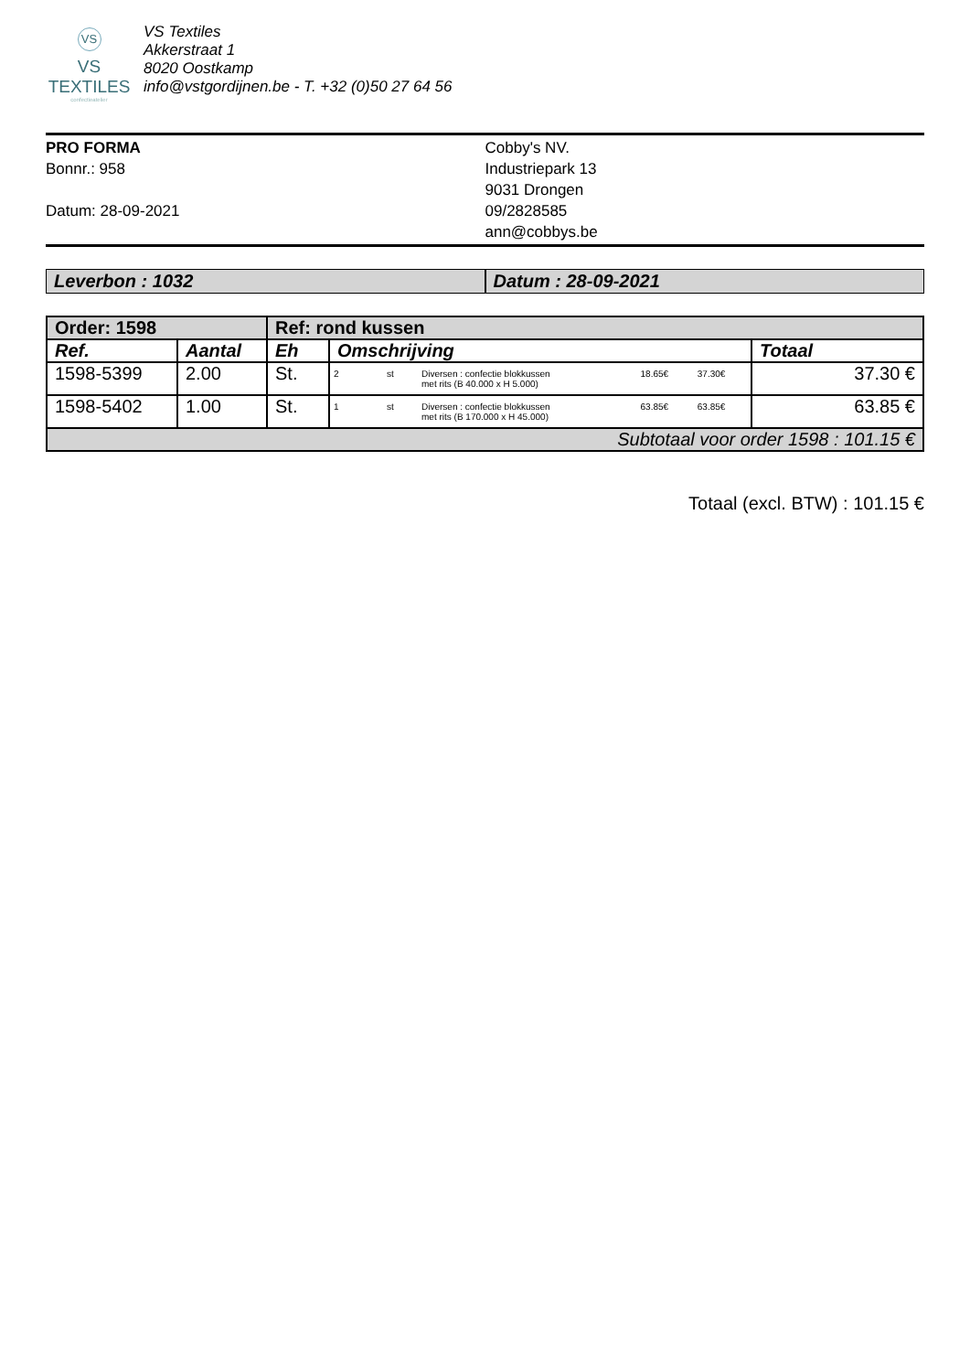VS
VS TEXTILES
confectieatelier
VS Textiles
Akkerstraat 1
8020 Oostkamp
info@vstgordijnen.be - T. +32 (0)50 27 64 56
PRO FORMA
Bonnr.: 958
Datum: 28-09-2021
Cobby's NV.
Industriepark 13
9031 Drongen
09/2828585
ann@cobbys.be
Leverbon : 1032 Datum : 28-09-2021
| Order: 1598 | | Ref: rond kussen | | |
| --- | --- | --- | --- | --- |
| Ref. | Aantal | Eh | Omschrijving | Totaal |
| 1598-5399 | 2.00 | St. | / 2 / st / Diversen : confectie blokkussen met rits (B 40.000 x H 5.000) / 18.65€ / 37.30€ / | 37.30 € |
| 1598-5402 | 1.00 | St. | / 1 / st / Diversen : confectie blokkussen met rits (B 170.000 x H 45.000) / 63.85€ / 63.85€ / | 63.85 € |
| Subtotaal voor order 1598 : 101.15 € | | | | |
Totaal (excl. BTW) : 101.15 €